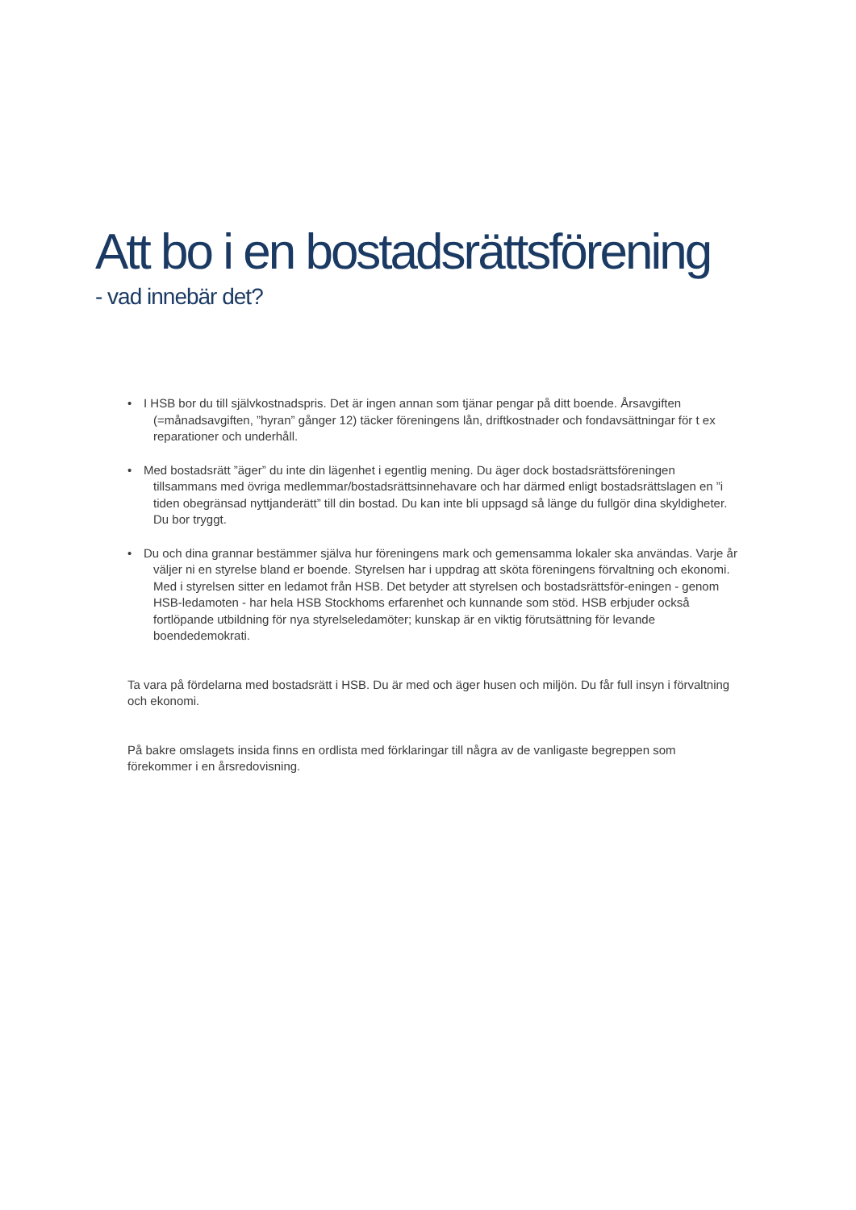Att bo i en bostadsrättsförening
- vad innebär det?
• I HSB bor du till självkostnadspris. Det är ingen annan som tjänar pengar på ditt boende. Årsavgiften (=månadsavgiften, ”hyran” gånger 12) täcker föreningens lån, driftkostnader och fondavsättningar för t ex reparationer och underhåll.
• Med bostadsrätt ”äger” du inte din lägenhet i egentlig mening. Du äger dock bostadsrättsföreningen tillsammans med övriga medlemmar/bostadsrättsinnehavare och har därmed enligt bostadsrättslagen en ”i tiden obegränsad nyttjanderätt” till din bostad. Du kan inte bli uppsagd så länge du fullgör dina skyldigheter. Du bor tryggt.
• Du och dina grannar bestämmer själva hur föreningens mark och gemensamma lokaler ska användas. Varje år väljer ni en styrelse bland er boende. Styrelsen har i uppdrag att sköta föreningens förvaltning och ekonomi. Med i styrelsen sitter en ledamot från HSB. Det betyder att styrelsen och bostadsrättsför-eningen - genom HSB-ledamoten - har hela HSB Stockhoms erfarenhet och kunnande som stöd. HSB erbjuder också fortlöpande utbildning för nya styrelseledamöter; kunskap är en viktig förutsättning för levande boendedemokrati.
Ta vara på fördelarna med bostadsrätt i HSB. Du är med och äger husen och miljön. Du får full insyn i förvaltning och ekonomi.
På bakre omslagets insida finns en ordlista med förklaringar till några av de vanligaste begreppen som förekommer i en årsredovisning.